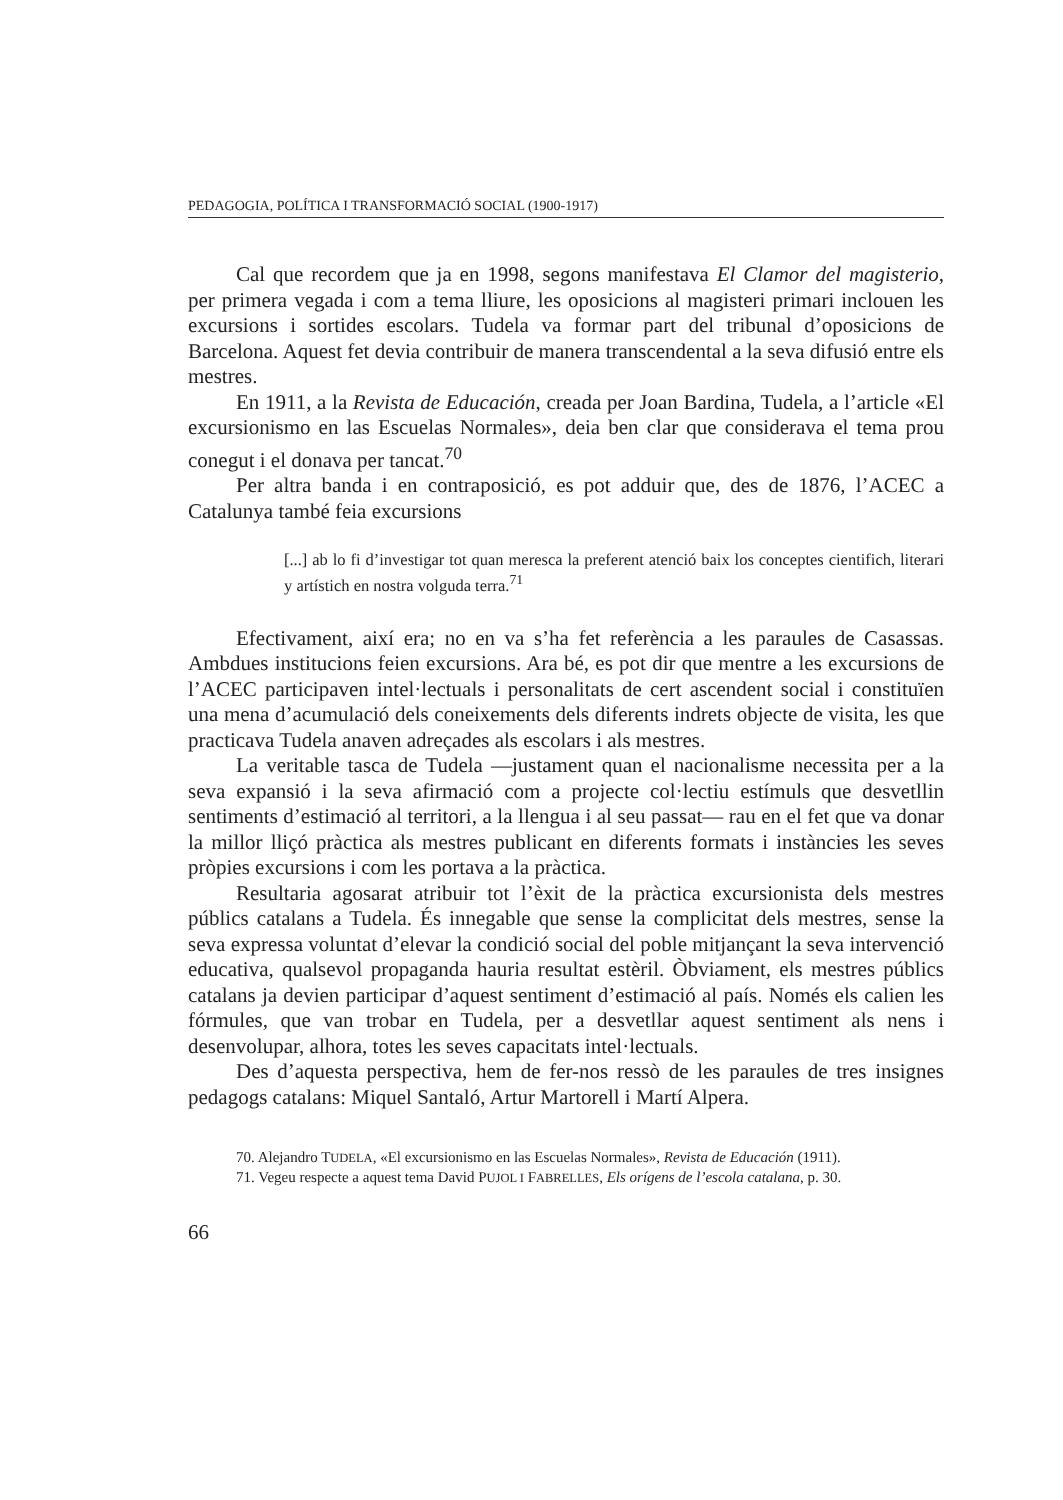PEDAGOGIA, POLÍTICA I TRANSFORMACIÓ SOCIAL (1900-1917)
Cal que recordem que ja en 1998, segons manifestava El Clamor del magisterio, per primera vegada i com a tema lliure, les oposicions al magisteri primari inclouen les excursions i sortides escolars. Tudela va formar part del tribunal d’oposicions de Barcelona. Aquest fet devia contribuir de manera transcendental a la seva difusió entre els mestres.
En 1911, a la Revista de Educación, creada per Joan Bardina, Tudela, a l’article «El excursionismo en las Escuelas Normales», deia ben clar que considerava el tema prou conegut i el donava per tancat.<sup>70</sup>
Per altra banda i en contraposició, es pot adduir que, des de 1876, l’ACEC a Catalunya també feia excursions
[...] ab lo fi d’investigar tot quan meresca la preferent atenció baix los conceptes cientifich, literari y artístich en nostra volguda terra.<sup>71</sup>
Efectivament, així era; no en va s’ha fet referència a les paraules de Casassas. Ambdues institucions feien excursions. Ara bé, es pot dir que mentre a les excursions de l’ACEC participaven intel·lectuals i personalitats de cert ascendent social i constituïen una mena d’acumulació dels coneixements dels diferents indrets objecte de visita, les que practicava Tudela anaven adreçades als escolars i als mestres.
La veritable tasca de Tudela —justament quan el nacionalisme necessita per a la seva expansió i la seva afirmació com a projecte col·lectiu estímuls que desvetllin sentiments d’estimació al territori, a la llengua i al seu passat— rau en el fet que va donar la millor lliçó pràctica als mestres publicant en diferents formats i instàncies les seves pròpies excursions i com les portava a la pràctica.
Resultaria agosarat atribuir tot l’èxit de la pràctica excursionista dels mestres públics catalans a Tudela. És innegable que sense la complicitat dels mestres, sense la seva expressa voluntat d’elevar la condició social del poble mitjançant la seva intervenció educativa, qualsevol propaganda hauria resultat estèril. Òbviament, els mestres públics catalans ja devien participar d’aquest sentiment d’estimació al país. Només els calien les fórmules, que van trobar en Tudela, per a desvetllar aquest sentiment als nens i desenvolupar, alhora, totes les seves capacitats intel·lectuals.
Des d’aquesta perspectiva, hem de fer-nos ressò de les paraules de tres insignes pedagogs catalans: Miquel Santaló, Artur Martorell i Martí Alpera.
70. Alejandro TUDELA, «El excursionismo en las Escuelas Normales», Revista de Educación (1911).
71. Vegeu respecte a aquest tema David PUJOL I FABRELLES, Els orígens de l’escola catalana, p. 30.
66